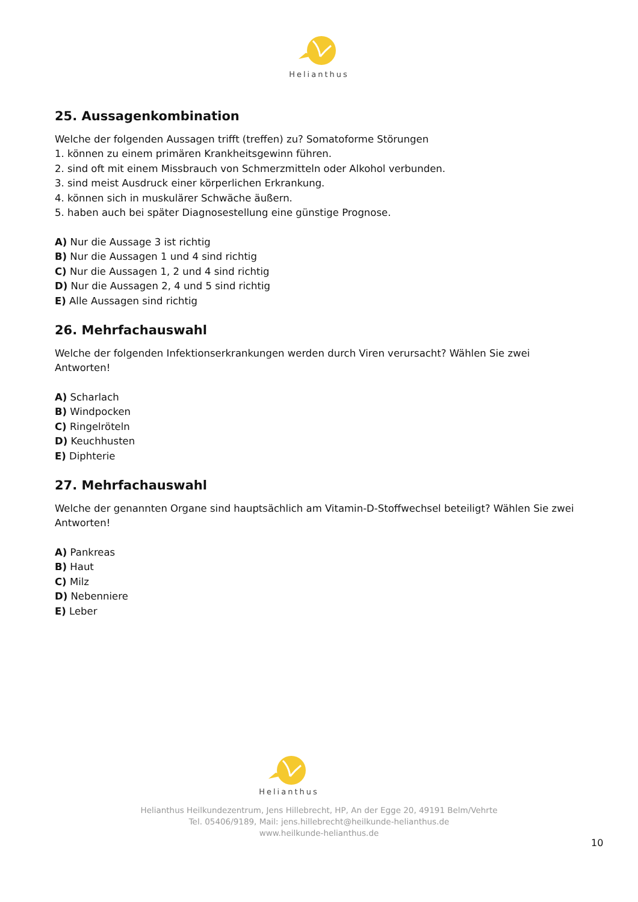Helianthus
25. Aussagenkombination
Welche der folgenden Aussagen trifft (treffen) zu? Somatoforme Störungen
1. können zu einem primären Krankheitsgewinn führen.
2. sind oft mit einem Missbrauch von Schmerzmitteln oder Alkohol verbunden.
3. sind meist Ausdruck einer körperlichen Erkrankung.
4. können sich in muskulärer Schwäche äußern.
5. haben auch bei später Diagnosestellung eine günstige Prognose.
A) Nur die Aussage 3 ist richtig
B) Nur die Aussagen 1 und 4 sind richtig
C) Nur die Aussagen 1, 2 und 4 sind richtig
D) Nur die Aussagen 2, 4 und 5 sind richtig
E) Alle Aussagen sind richtig
26. Mehrfachauswahl
Welche der folgenden Infektionserkrankungen werden durch Viren verursacht? Wählen Sie zwei Antworten!
A) Scharlach
B) Windpocken
C) Ringelröteln
D) Keuchhusten
E) Diphterie
27. Mehrfachauswahl
Welche der genannten Organe sind hauptsächlich am Vitamin-D-Stoffwechsel beteiligt? Wählen Sie zwei Antworten!
A) Pankreas
B) Haut
C) Milz
D) Nebenniere
E) Leber
Helianthus
Helianthus Heilkundezentrum, Jens Hillebrecht, HP, An der Egge 20, 49191 Belm/Vehrte
Tel. 05406/9189, Mail: jens.hillebrecht@heilkunde-helianthus.de
www.heilkunde-helianthus.de
10